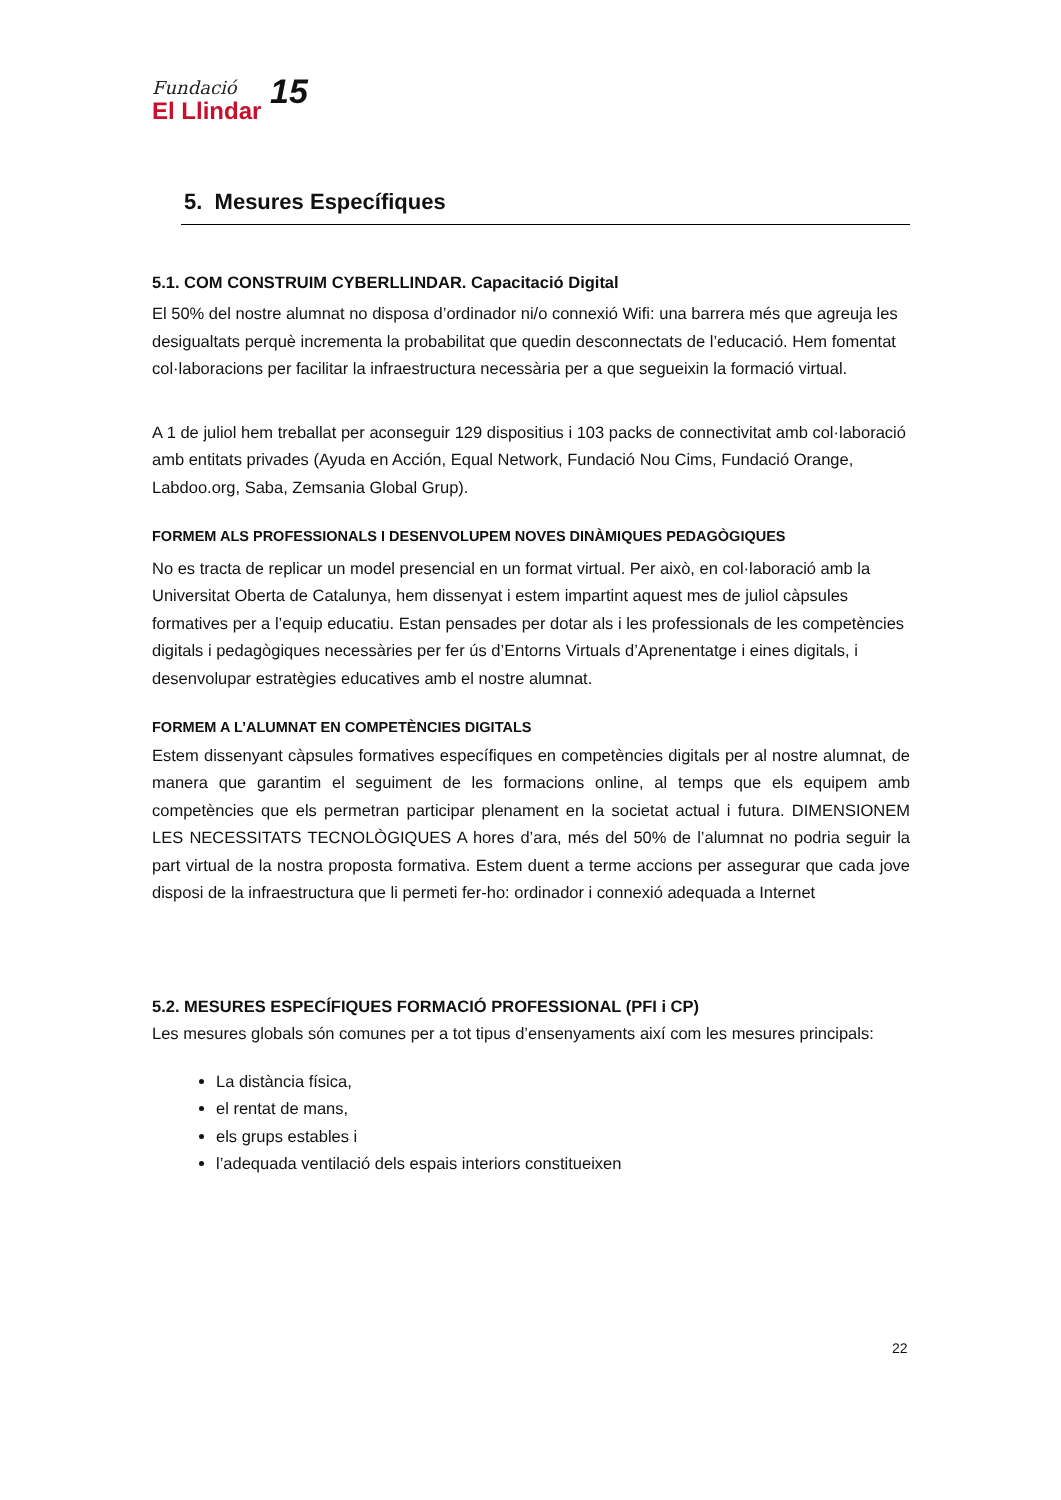Fundació
El Llindar
15
5. Mesures Específiques
5.1. COM CONSTRUIM CYBERLLINDAR. Capacitació Digital
El 50% del nostre alumnat no disposa d’ordinador ni/o connexió Wifi: una barrera més que agreuja les desigualtats perquè incrementa la probabilitat que quedin desconnectats de l’educació. Hem fomentat col·laboracions per facilitar la infraestructura necessària per a que segueixin la formació virtual.
A 1 de juliol hem treballat per aconseguir 129 dispositius i 103 packs de connectivitat amb col·laboració amb entitats privades (Ayuda en Acción, Equal Network, Fundació Nou Cims, Fundació Orange, Labdoo.org, Saba, Zemsania Global Grup).
FORMEM ALS PROFESSIONALS I DESENVOLUPEM NOVES DINÀMIQUES PEDAGÒGIQUES
No es tracta de replicar un model presencial en un format virtual. Per això, en col·laboració amb la Universitat Oberta de Catalunya, hem dissenyat i estem impartint aquest mes de juliol càpsules formatives per a l’equip educatiu. Estan pensades per dotar als i les professionals de les competències digitals i pedagògiques necessàries per fer ús d’Entorns Virtuals d’Aprenentatge i eines digitals, i desenvolupar estratègies educatives amb el nostre alumnat.
FORMEM A L’ALUMNAT EN COMPETÈNCIES DIGITALS
Estem dissenyant càpsules formatives específiques en competències digitals per al nostre alumnat, de manera que garantim el seguiment de les formacions online, al temps que els equipem amb competències que els permetran participar plenament en la societat actual i futura. DIMENSIONEM LES NECESSITATS TECNOLÒGIQUES A hores d’ara, més del 50% de l’alumnat no podria seguir la part virtual de la nostra proposta formativa. Estem duent a terme accions per assegurar que cada jove disposi de la infraestructura que li permeti fer-ho: ordinador i connexió adequada a Internet
5.2. MESURES ESPECÍFIQUES FORMACIÓ PROFESSIONAL (PFI i CP)
Les mesures globals són comunes per a tot tipus d’ensenyaments així com les mesures principals:
La distància física,
el rentat de mans,
els grups estables i
l’adequada ventilació dels espais interiors constitueixen
22